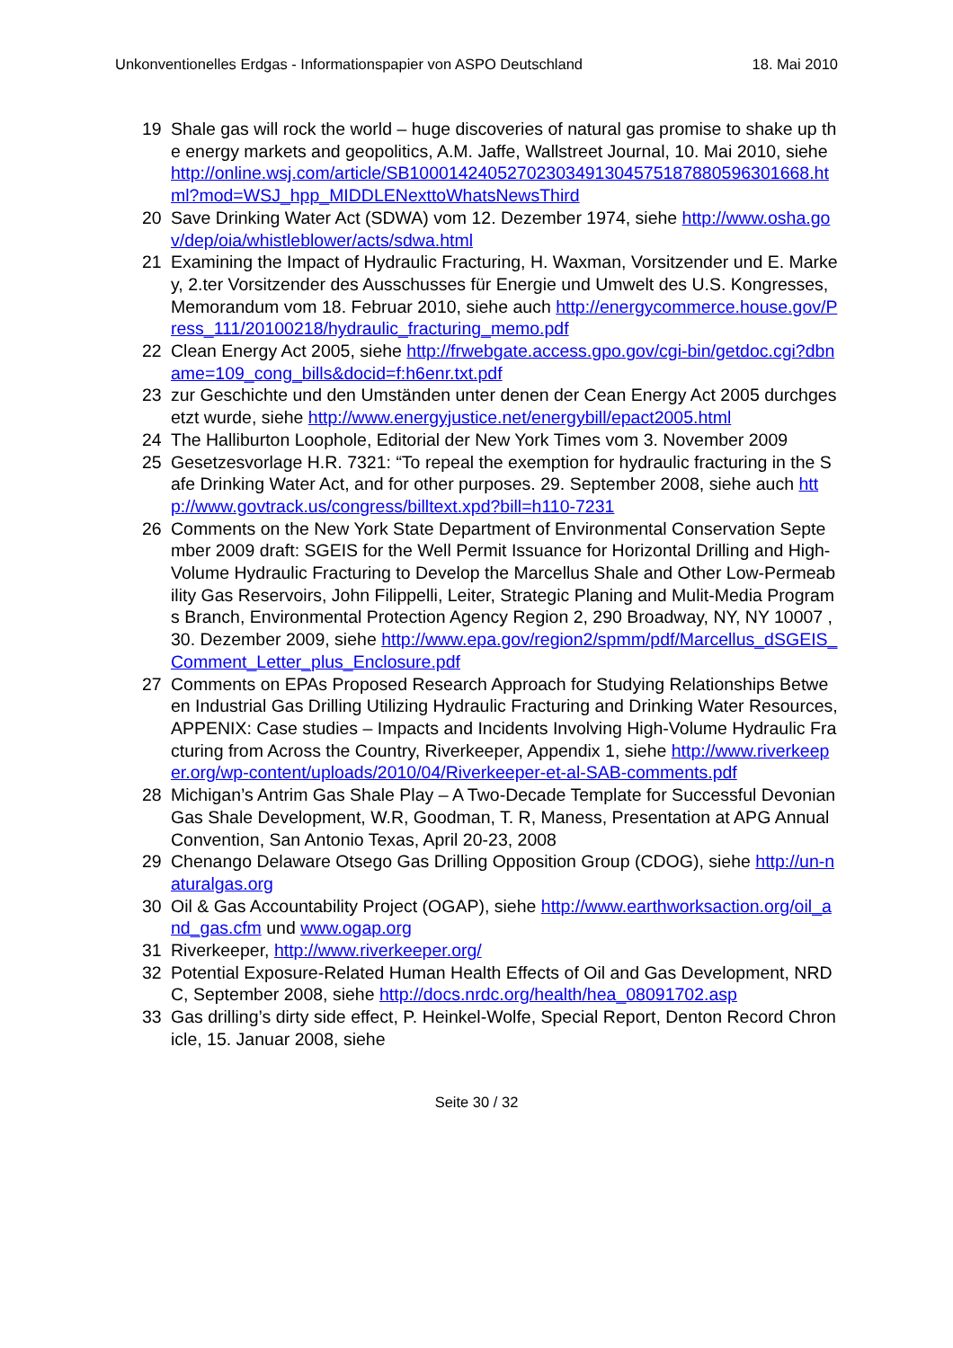Unkonventionelles Erdgas - Informationspapier von ASPO Deutschland 18. Mai 2010
19 Shale gas will rock the world – huge discoveries of natural gas promise to shake up the energy markets and geopolitics, A.M. Jaffe, Wallstreet Journal, 10. Mai 2010, siehe http://online.wsj.com/article/SB10001424052702303491304575187880596301668.html?mod=WSJ_hpp_MIDDLENexttoWhatsNewsThird
20 Save Drinking Water Act (SDWA) vom 12. Dezember 1974, siehe http://www.osha.gov/dep/oia/whistleblower/acts/sdwa.html
21 Examining the Impact of Hydraulic Fracturing, H. Waxman, Vorsitzender und E. Markey, 2.ter Vorsitzender des Ausschusses für Energie und Umwelt des U.S. Kongresses, Memorandum vom 18. Februar 2010, siehe auch http://energycommerce.house.gov/Press_111/20100218/hydraulic_fracturing_memo.pdf
22 Clean Energy Act 2005, siehe http://frwebgate.access.gpo.gov/cgi-bin/getdoc.cgi?dbname=109_cong_bills&docid=f:h6enr.txt.pdf
23 zur Geschichte und den Umständen unter denen der Cean Energy Act 2005 durchgesetzt wurde, siehe http://www.energyjustice.net/energybill/epact2005.html
24 The Halliburton Loophole, Editorial der New York Times vom 3. November 2009
25 Gesetzesvorlage H.R. 7321: “To repeal the exemption for hydraulic fracturing in the Safe Drinking Water Act, and for other purposes. 29. September 2008, siehe auch http://www.govtrack.us/congress/billtext.xpd?bill=h110-7231
26 Comments on the New York State Department of Environmental Conservation September 2009 draft: SGEIS for the Well Permit Issuance for Horizontal Drilling and High-Volume Hydraulic Fracturing to Develop the Marcellus Shale and Other Low-Permeability Gas Reservoirs, John Filippelli, Leiter, Strategic Planing and Mulit-Media Programs Branch, Environmental Protection Agency Region 2, 290 Broadway, NY, NY 10007 , 30. Dezember 2009, siehe http://www.epa.gov/region2/spmm/pdf/Marcellus_dSGEIS_Comment_Letter_plus_Enclosure.pdf
27 Comments on EPAs Proposed Research Approach for Studying Relationships Between Industrial Gas Drilling Utilizing Hydraulic Fracturing and Drinking Water Resources, APPENIX: Case studies – Impacts and Incidents Involving High-Volume Hydraulic Fracturing from Across the Country, Riverkeeper, Appendix 1, siehe http://www.riverkeeper.org/wp-content/uploads/2010/04/Riverkeeper-et-al-SAB-comments.pdf
28 Michigan’s Antrim Gas Shale Play – A Two-Decade Template for Successful Devonian Gas Shale Development, W.R, Goodman, T. R, Maness, Presentation at APG Annual Convention, San Antonio Texas, April 20-23, 2008
29 Chenango Delaware Otsego Gas Drilling Opposition Group (CDOG), siehe http://un-naturalgas.org
30 Oil & Gas Accountability Project (OGAP), siehe http://www.earthworksaction.org/oil_and_gas.cfm und www.ogap.org
31 Riverkeeper, http://www.riverkeeper.org/
32 Potential Exposure-Related Human Health Effects of Oil and Gas Development, NRDC, September 2008, siehe http://docs.nrdc.org/health/hea_08091702.asp
33 Gas drilling’s dirty side effect, P. Heinkel-Wolfe, Special Report, Denton Record Chronicle, 15. Januar 2008, siehe
Seite 30 / 32